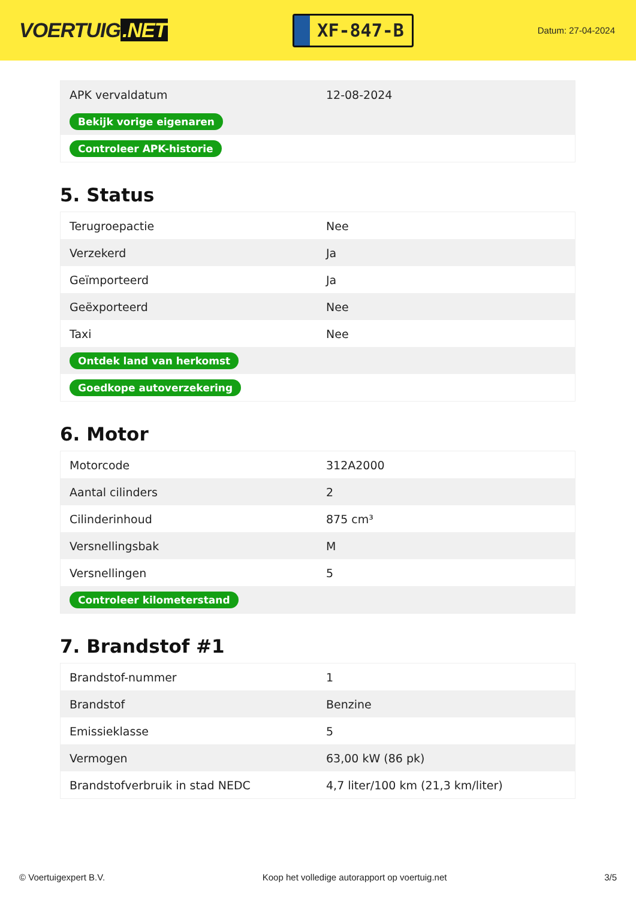VOERTUIG.NET
XF-847-B
Datum: 27-04-2024
| APK vervaldatum | 12-08-2024 |
| Bekijk vorige eigenaren | |
| Controleer APK-historie | |
5. Status
| Terugroepactie | Nee |
| Verzekerd | Ja |
| Geïmporteerd | Ja |
| Geëxporteerd | Nee |
| Taxi | Nee |
| Ontdek land van herkomst | |
| Goedkope autoverzekering | |
6. Motor
| Motorcode | 312A2000 |
| Aantal cilinders | 2 |
| Cilinderinhoud | 875 cm³ |
| Versnellingsbak | M |
| Versnellingen | 5 |
| Controleer kilometerstand | |
7. Brandstof #1
| Brandstof-nummer | 1 |
| Brandstof | Benzine |
| Emissieklasse | 5 |
| Vermogen | 63,00 kW (86 pk) |
| Brandstofverbruik in stad NEDC | 4,7 liter/100 km (21,3 km/liter) |
© Voertuigexpert B.V. Koop het volledige autorapport op voertuig.net 3/5